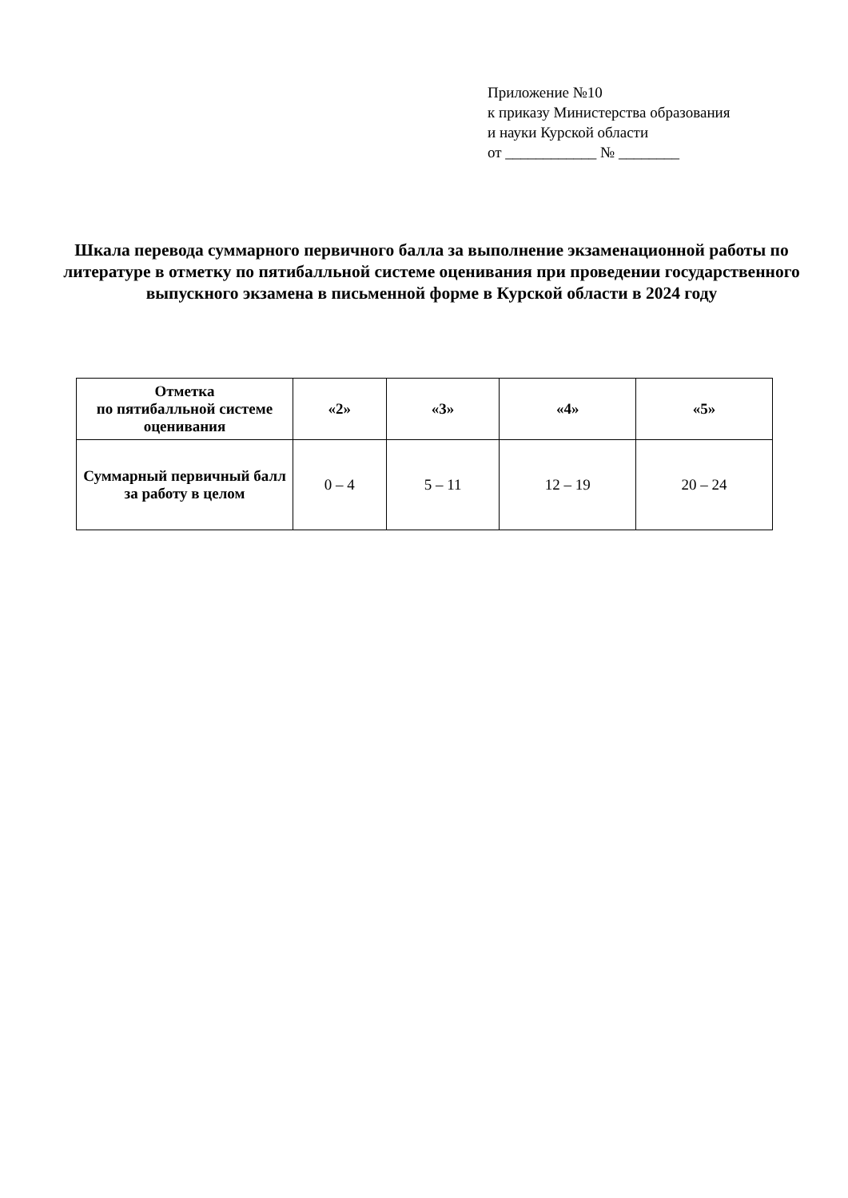Приложение №10
к приказу Министерства образования
и науки Курской области
от ____________ № ________
Шкала перевода суммарного первичного балла за выполнение экзаменационной работы по литературе в отметку по пятибалльной системе оценивания при проведении государственного выпускного экзамена в письменной форме в Курской области в 2024 году
| Отметка по пятибалльной системе оценивания | «2» | «3» | «4» | «5» |
| --- | --- | --- | --- | --- |
| Суммарный первичный балл за работу в целом | 0 – 4 | 5 – 11 | 12 – 19 | 20 – 24 |